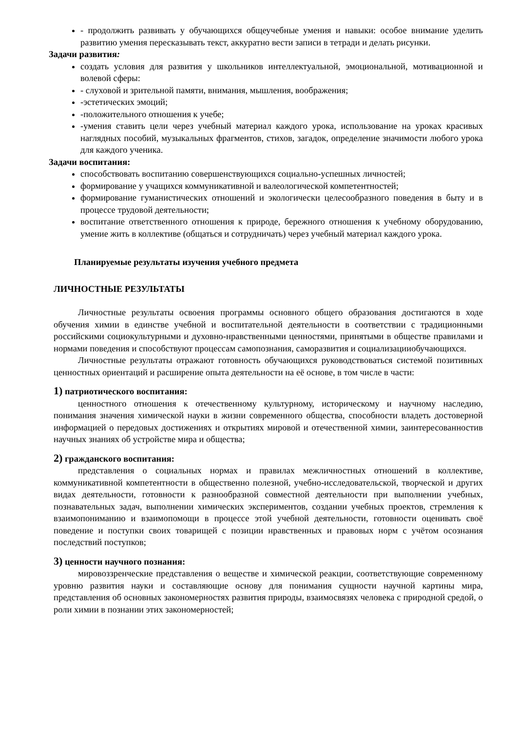- продолжить развивать у обучающихся общеучебные умения и навыки: особое внимание уделить развитию умения пересказывать текст, аккуратно вести записи в тетради и делать рисунки.
Задачи развития:
создать условия для развития у школьников интеллектуальной, эмоциональной, мотивационной и волевой сферы:
- слуховой и зрительной памяти, внимания, мышления, воображения;
-эстетических эмоций;
-положительного отношения к учебе;
-умения ставить цели через учебный материал каждого урока, использование на уроках красивых наглядных пособий, музыкальных фрагментов, стихов, загадок, определение значимости любого урока для каждого ученика.
Задачи воспитания:
способствовать воспитанию совершенствующихся социально-успешных личностей;
формирование у учащихся коммуникативной и валеологической компетентностей;
формирование гуманистических отношений и экологически целесообразного поведения в быту и в процессе трудовой деятельности;
воспитание ответственного отношения к природе, бережного отношения к учебному оборудованию, умение жить в коллективе (общаться и сотрудничать) через учебный материал каждого урока.
Планируемые результаты изучения учебного предмета
ЛИЧНОСТНЫЕ РЕЗУЛЬТАТЫ
Личностные результаты освоения программы основного общего образования достигаются в ходе обучения химии в единстве учебной и воспитательной деятельности в соответствии с традиционными российскими социокультурными и духовно-нравственными ценностями, принятыми в обществе правилами и нормами поведения и способствуют процессам самопознания, саморазвития и социализацииобучающихся.
Личностные результаты отражают готовность обучающихся руководствоваться системой позитивных ценностных ориентаций и расширение опыта деятельности на её основе, в том числе в части:
1) патриотического воспитания:
ценностного отношения к отечественному культурному, историческому и научному наследию, понимания значения химической науки в жизни современного общества, способности владеть достоверной информацией о передовых достижениях и открытиях мировой и отечественной химии, заинтересованностив научных знаниях об устройстве мира и общества;
2) гражданского воспитания:
представления о социальных нормах и правилах межличностных отношений в коллективе, коммуникативной компетентности в общественно полезной, учебно-исследовательской, творческой и других видах деятельности, готовности к разнообразной совместной деятельности при выполнении учебных, познавательных задач, выполнении химических экспериментов, создании учебных проектов, стремления к взаимопониманию и взаимопомощи в процессе этой учебной деятельности, готовности оценивать своё поведение и поступки своих товарищей с позиции нравственных и правовых норм с учётом осознания последствий поступков;
3) ценности научного познания:
мировоззренческие представления о веществе и химической реакции, соответствующие современному уровню развития науки и составляющие основу для понимания сущности научной картины мира, представления об основных закономерностях развития природы, взаимосвязях человека с природной средой, о роли химии в познании этих закономерностей;